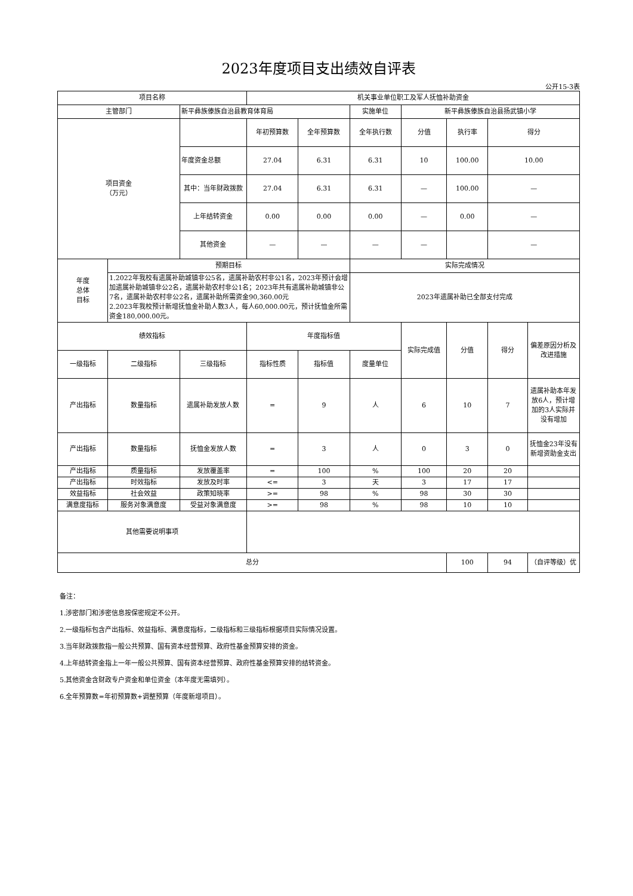2023年度项目支出绩效自评表
公开15-3表
| 项目名称 | | | 机关事业单位职工及军人抚恤补助资金 | | | | | | |
| 主管部门 | | 新平彝族傣族自治县教育体育局 | | | 实施单位 | 新平彝族傣族自治县扬武镇小学 | | | |
| 项目资金 （万元） | | | 年初预算数 | 全年预算数 | 全年执行数 | 分值 | 执行率 | 得分 | |
| | | 年度资金总额 | 27.04 | 6.31 | 6.31 | 10 | 100.00 | 10.00 | |
| | | 其中：当年财政拨款 | 27.04 | 6.31 | 6.31 | — | 100.00 | — | |
| | | 上年结转资金 | 0.00 | 0.00 | 0.00 | — | 0.00 | — | |
| | | 其他资金 | — | — | — | — | | — | |
| 年度 总体 目标 | 预期目标 | | | | 实际完成情况 | | | | |
| | 1.2022年我校有遗属补助城镇非公5名，遗属补助农村非公1名，2023年预计会增加遗属补助城镇非公2名，遗属补助农村非公1名；2023年共有遗属补助城镇非公7名，遗属补助农村非公2名，遗属补助所需资金90,360.00元 2.2023年我校预计新增抚恤金补助人数3人，每人60,000.00元，预计抚恤金所需资金180,000.00元。 | | | | 2023年遗属补助已全部支付完成 | | | | |
| 绩效指标 | | | 年度指标值 | | | 实际完成值 | 分值 | 得分 | 偏差原因分析及改进措施 |
| 一级指标 | 二级指标 | 三级指标 | 指标性质 | 指标值 | 度量单位 | | | | |
| 产出指标 | 数量指标 | 遗属补助发放人数 | = | 9 | 人 | 6 | 10 | 7 | 遗属补助本年发放6人，预计增加的3人实际并没有增加 |
| 产出指标 | 数量指标 | 抚恤金发放人数 | = | 3 | 人 | 0 | 3 | 0 | 抚恤金23年没有新增资助金支出 |
| 产出指标 | 质量指标 | 发放覆盖率 | = | 100 | % | 100 | 20 | 20 | |
| 产出指标 | 时效指标 | 发放及时率 | <= | 3 | 天 | 3 | 17 | 17 | |
| 效益指标 | 社会效益 | 政策知晓率 | >= | 98 | % | 98 | 30 | 30 | |
| 满意度指标 | 服务对象满意度 | 受益对象满意度 | >= | 98 | % | 98 | 10 | 10 | |
| 其他需要说明事项 | | | | | | | | | |
| 总分 | | | | | | | 100 | 94 | （自评等级）优 |
备注：
1.涉密部门和涉密信息按保密规定不公开。
2.一级指标包含产出指标、效益指标、满意度指标，二级指标和三级指标根据项目实际情况设置。
3.当年财政拨款指一般公共预算、国有资本经营预算、政府性基金预算安排的资金。
4.上年结转资金指上一年一般公共预算、国有资本经营预算、政府性基金预算安排的结转资金。
5.其他资金含财政专户资金和单位资金（本年度无需填列）。
6.全年预算数=年初预算数+调整预算（年度新增项目）。